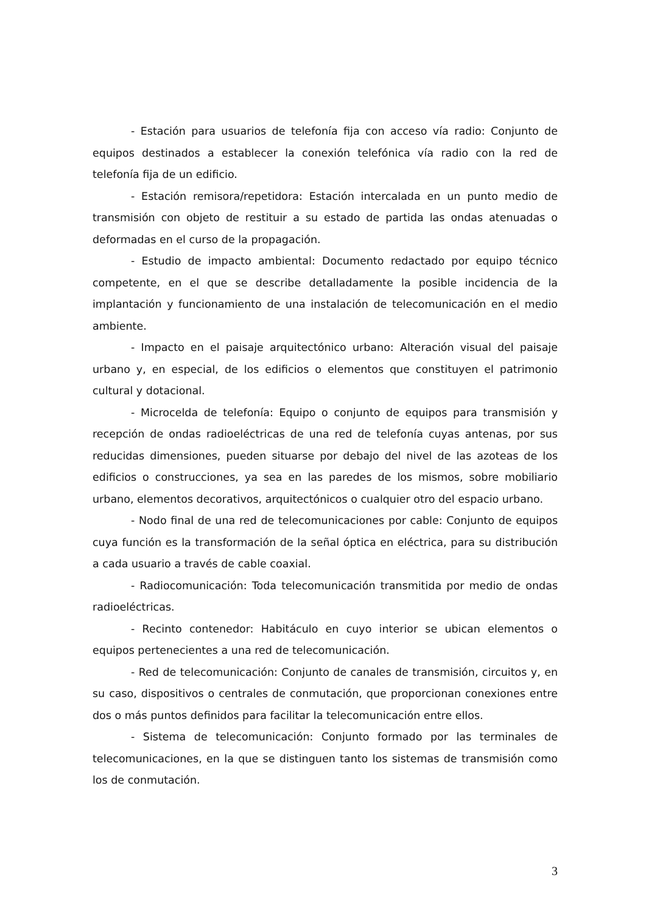- Estación para usuarios de telefonía fija con acceso vía radio: Conjunto de equipos destinados a establecer la conexión telefónica vía radio con la red de telefonía fija de un edificio.
- Estación remisora/repetidora: Estación intercalada en un punto medio de transmisión con objeto de restituir a su estado de partida las ondas atenuadas o deformadas en el curso de la propagación.
- Estudio de impacto ambiental: Documento redactado por equipo técnico competente, en el que se describe detalladamente la posible incidencia de la implantación y funcionamiento de una instalación de telecomunicación en el medio ambiente.
- Impacto en el paisaje arquitectónico urbano: Alteración visual del paisaje urbano y, en especial, de los edificios o elementos que constituyen el patrimonio cultural y dotacional.
- Microcelda de telefonía: Equipo o conjunto de equipos para transmisión y recepción de ondas radioeléctricas de una red de telefonía cuyas antenas, por sus reducidas dimensiones, pueden situarse por debajo del nivel de las azoteas de los edificios o construcciones, ya sea en las paredes de los mismos, sobre mobiliario urbano, elementos decorativos, arquitectónicos o cualquier otro del espacio urbano.
- Nodo final de una red de telecomunicaciones por cable: Conjunto de equipos cuya función es la transformación de la señal óptica en eléctrica, para su distribución a cada usuario a través de cable coaxial.
- Radiocomunicación: Toda telecomunicación transmitida por medio de ondas radioeléctricas.
- Recinto contenedor: Habitáculo en cuyo interior se ubican elementos o equipos pertenecientes a una red de telecomunicación.
- Red de telecomunicación: Conjunto de canales de transmisión, circuitos y, en su caso, dispositivos o centrales de conmutación, que proporcionan conexiones entre dos o más puntos definidos para facilitar la telecomunicación entre ellos.
- Sistema de telecomunicación: Conjunto formado por las terminales de telecomunicaciones, en la que se distinguen tanto los sistemas de transmisión como los de conmutación.
3